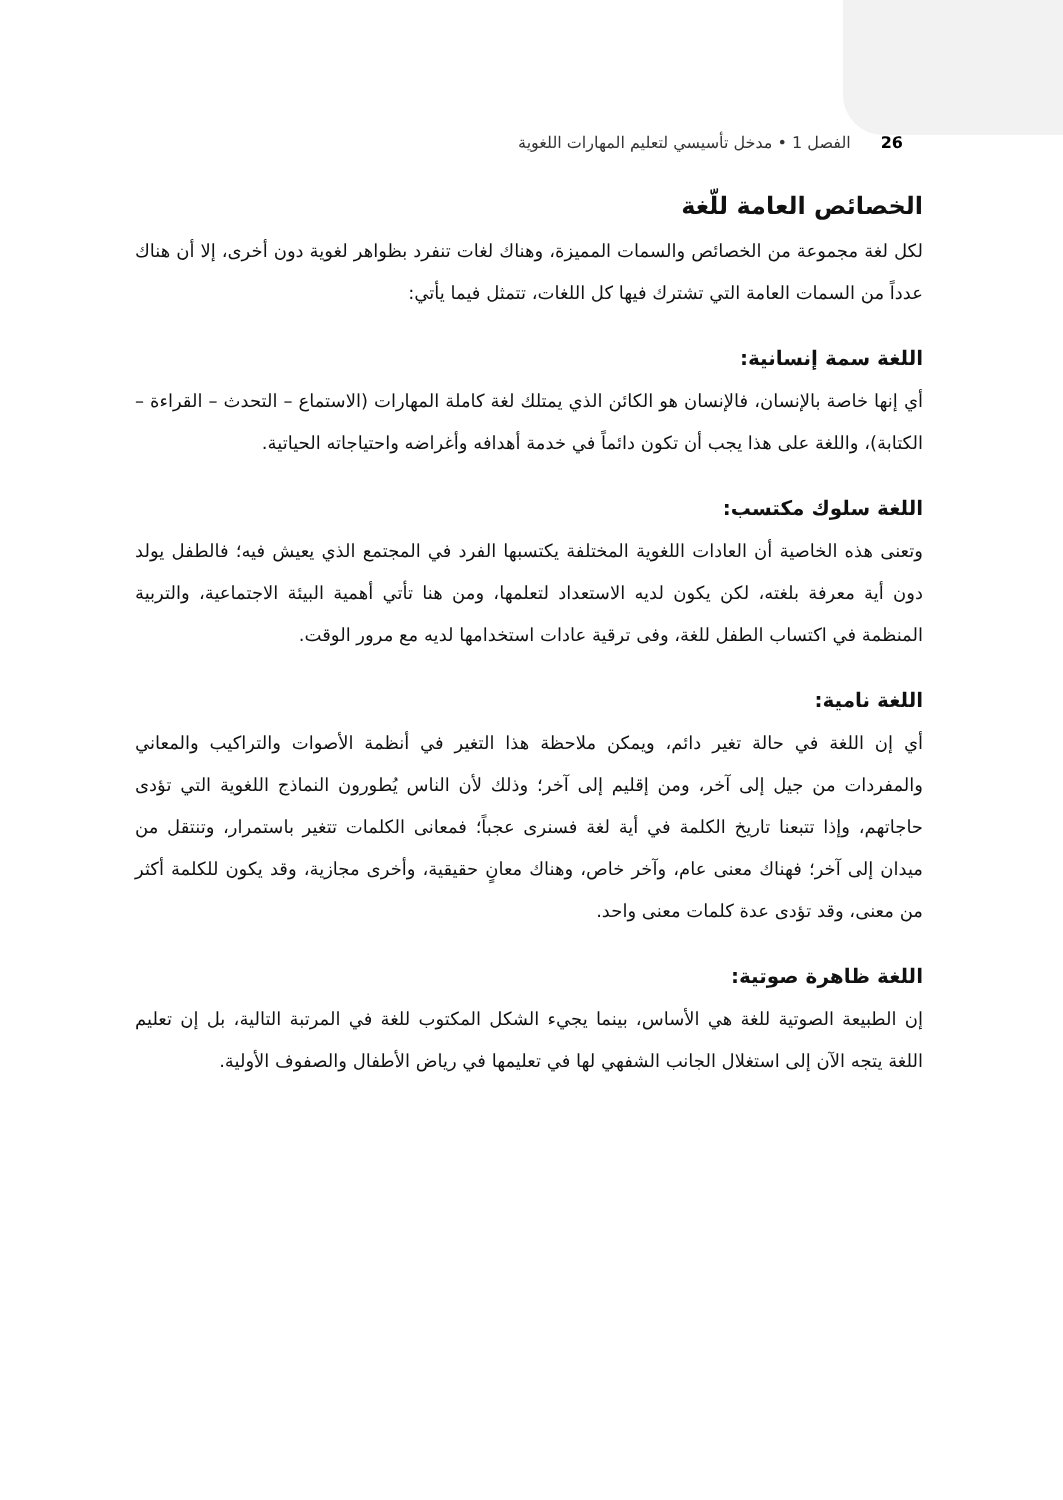26 الفصل 1 • مدخل تأسيسي لتعليم المهارات اللغوية
الخصائص العامة للّغة
لكل لغة مجموعة من الخصائص والسمات المميزة، وهناك لغات تنفرد بظواهر لغوية دون أخرى، إلا أن هناك عدداً من السمات العامة التي تشترك فيها كل اللغات، تتمثل فيما يأتي:
اللغة سمة إنسانية:
أي إنها خاصة بالإنسان، فالإنسان هو الكائن الذي يمتلك لغة كاملة المهارات (الاستماع – التحدث – القراءة – الكتابة)، واللغة على هذا يجب أن تكون دائماً في خدمة أهدافه وأغراضه واحتياجاته الحياتية.
اللغة سلوك مكتسب:
وتعنى هذه الخاصية أن العادات اللغوية المختلفة يكتسبها الفرد في المجتمع الذي يعيش فيه؛ فالطفل يولد دون أية معرفة بلغته، لكن يكون لديه الاستعداد لتعلمها، ومن هنا تأتي أهمية البيئة الاجتماعية، والتربية المنظمة في اكتساب الطفل للغة، وفى ترقية عادات استخدامها لديه مع مرور الوقت.
اللغة نامية:
أي إن اللغة في حالة تغير دائم، ويمكن ملاحظة هذا التغير في أنظمة الأصوات والتراكيب والمعاني والمفردات من جيل إلى آخر، ومن إقليم إلى آخر؛ وذلك لأن الناس يُطورون النماذج اللغوية التي تؤدى حاجاتهم، وإذا تتبعنا تاريخ الكلمة في أية لغة فسنرى عجباً؛ فمعانى الكلمات تتغير باستمرار، وتنتقل من ميدان إلى آخر؛ فهناك معنى عام، وآخر خاص، وهناك معانٍ حقيقية، وأخرى مجازية، وقد يكون للكلمة أكثر من معنى، وقد تؤدى عدة كلمات معنى واحد.
اللغة ظاهرة صوتية:
إن الطبيعة الصوتية للغة هي الأساس، بينما يجيء الشكل المكتوب للغة في المرتبة التالية، بل إن تعليم اللغة يتجه الآن إلى استغلال الجانب الشفهي لها في تعليمها في رياض الأطفال والصفوف الأولية.